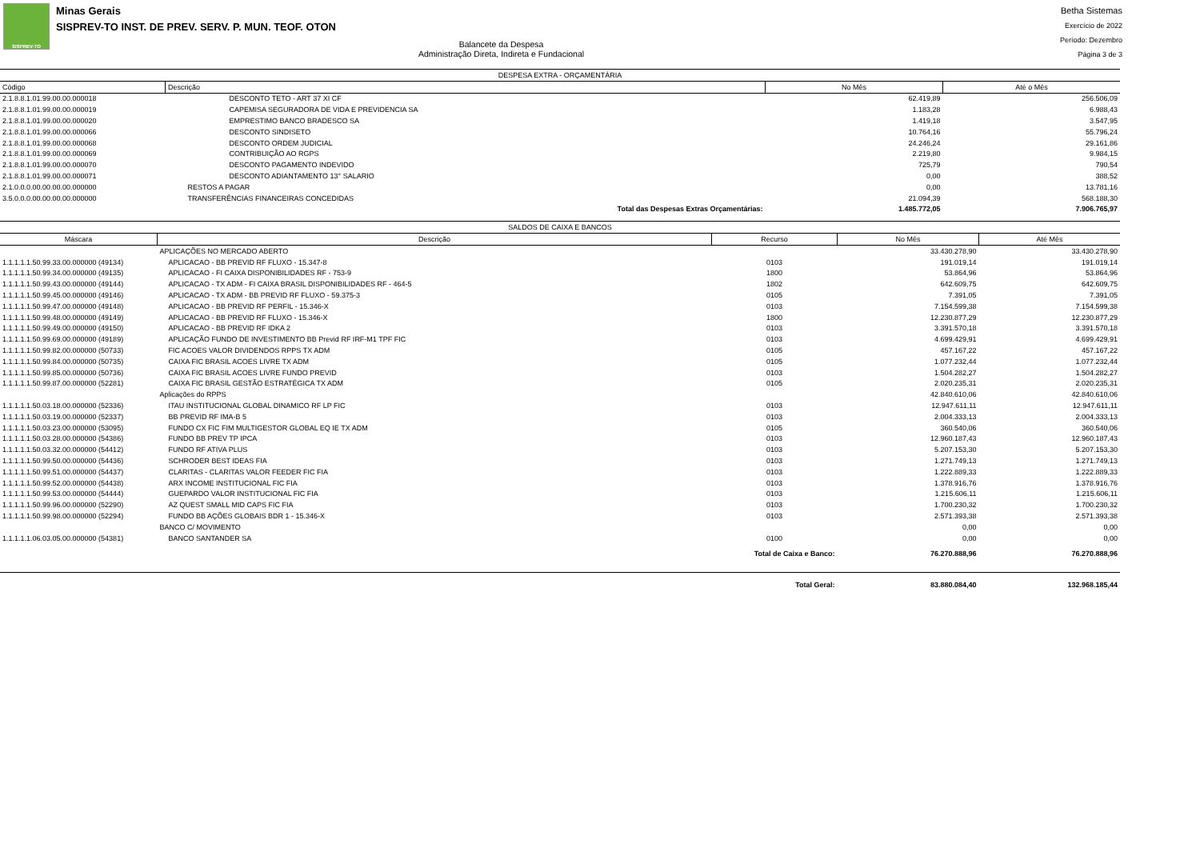SISPREV-TO
Minas Gerais
SISPREV-TO INST. DE PREV. SERV. P. MUN. TEOF. OTON
Balancete da Despesa
Administração Direta, Indireta e Fundacional
Betha Sistemas
Exercício de 2022
Período: Dezembro
Página 3 de 3
| DESPESA EXTRA - ORÇAMENTÁRIA | | | |
| Código | Descrição | No Mês | Até o Mês |
| 2.1.8.8.1.01.99.00.00.000018 | DESCONTO TETO - ART 37 XI CF | 62.419,89 | 256.506,09 |
| 2.1.8.8.1.01.99.00.00.000019 | CAPEMISA SEGURADORA DE VIDA E PREVIDENCIA SA | 1.183,28 | 6.988,43 |
| 2.1.8.8.1.01.99.00.00.000020 | EMPRESTIMO BANCO BRADESCO SA | 1.419,18 | 3.547,95 |
| 2.1.8.8.1.01.99.00.00.000066 | DESCONTO SINDISETO | 10.764,16 | 55.796,24 |
| 2.1.8.8.1.01.99.00.00.000068 | DESCONTO ORDEM JUDICIAL | 24.246,24 | 29.161,86 |
| 2.1.8.8.1.01.99.00.00.000069 | CONTRIBUIÇÃO AO RGPS | 2.219,80 | 9.984,15 |
| 2.1.8.8.1.01.99.00.00.000070 | DESCONTO PAGAMENTO INDEVIDO | 725,79 | 790,54 |
| 2.1.8.8.1.01.99.00.00.000071 | DESCONTO ADIANTAMENTO 13° SALARIO | 0,00 | 388,52 |
| 2.1.0.0.0.00.00.00.00.000000 | RESTOS A PAGAR | 0,00 | 13.781,16 |
| 3.5.0.0.0.00.00.00.00.000000 | TRANSFERÊNCIAS FINANCEIRAS CONCEDIDAS | 21.094,39 | 568.188,30 |
| | Total das Despesas Extras Orçamentárias: | 1.485.772,05 | 7.906.765,97 |
| SALDOS DE CAIXA E BANCOS | | | | |
| Máscara | Descrição | Recurso | No Mês | Até Mês |
| | APLICAÇÕES NO MERCADO ABERTO | | 33.430.278,90 | 33.430.278,90 |
| 1.1.1.1.1.50.99.33.00.000000 (49134) | APLICACAO - BB PREVID RF FLUXO - 15.347-8 | 0103 | 191.019,14 | 191.019,14 |
| 1.1.1.1.1.50.99.34.00.000000 (49135) | APLICACAO - FI CAIXA DISPONIBILIDADES RF - 753-9 | 1800 | 53.864,96 | 53.864,96 |
| 1.1.1.1.1.50.99.43.00.000000 (49144) | APLICACAO - TX ADM - FI CAIXA BRASIL DISPONIBILIDADES RF - 464-5 | 1802 | 642.609,75 | 642.609,75 |
| 1.1.1.1.1.50.99.45.00.000000 (49146) | APLICACAO - TX ADM - BB PREVID RF FLUXO - 59.375-3 | 0105 | 7.391,05 | 7.391,05 |
| 1.1.1.1.1.50.99.47.00.000000 (49148) | APLICACAO - BB PREVID RF PERFIL - 15.346-X | 0103 | 7.154.599,38 | 7.154.599,38 |
| 1.1.1.1.1.50.99.48.00.000000 (49149) | APLICACAO - BB PREVID RF FLUXO - 15.346-X | 1800 | 12.230.877,29 | 12.230.877,29 |
| 1.1.1.1.1.50.99.49.00.000000 (49150) | APLICACAO - BB PREVID RF IDKA 2 | 0103 | 3.391.570,18 | 3.391.570,18 |
| 1.1.1.1.1.50.99.69.00.000000 (49189) | APLICAÇÃO FUNDO DE INVESTIMENTO BB Previd RF IRF-M1 TPF FIC | 0103 | 4.699.429,91 | 4.699.429,91 |
| 1.1.1.1.1.50.99.82.00.000000 (50733) | FIC ACOES VALOR DIVIDENDOS RPPS TX ADM | 0105 | 457.167,22 | 457.167,22 |
| 1.1.1.1.1.50.99.84.00.000000 (50735) | CAIXA FIC BRASIL ACOES LIVRE TX ADM | 0105 | 1.077.232,44 | 1.077.232,44 |
| 1.1.1.1.1.50.99.85.00.000000 (50736) | CAIXA FIC BRASIL ACOES LIVRE FUNDO PREVID | 0103 | 1.504.282,27 | 1.504.282,27 |
| 1.1.1.1.1.50.99.87.00.000000 (52281) | CAIXA FIC BRASIL GESTÃO ESTRATÉGICA TX ADM | 0105 | 2.020.235,31 | 2.020.235,31 |
| | Aplicações do RPPS | | 42.840.610,06 | 42.840.610,06 |
| 1.1.1.1.1.50.03.18.00.000000 (52336) | ITAU INSTITUCIONAL GLOBAL DINAMICO RF LP FIC | 0103 | 12.947.611,11 | 12.947.611,11 |
| 1.1.1.1.1.50.03.19.00.000000 (52337) | BB PREVID RF IMA-B 5 | 0103 | 2.004.333,13 | 2.004.333,13 |
| 1.1.1.1.1.50.03.23.00.000000 (53095) | FUNDO CX FIC FIM MULTIGESTOR GLOBAL EQ IE TX ADM | 0105 | 360.540,06 | 360.540,06 |
| 1.1.1.1.1.50.03.28.00.000000 (54386) | FUNDO BB PREV TP IPCA | 0103 | 12.960.187,43 | 12.960.187,43 |
| 1.1.1.1.1.50.03.32.00.000000 (54412) | FUNDO RF ATIVA PLUS | 0103 | 5.207.153,30 | 5.207.153,30 |
| 1.1.1.1.1.50.99.50.00.000000 (54436) | SCHRODER BEST IDEAS FIA | 0103 | 1.271.749,13 | 1.271.749,13 |
| 1.1.1.1.1.50.99.51.00.000000 (54437) | CLARITAS - CLARITAS VALOR FEEDER FIC FIA | 0103 | 1.222.889,33 | 1.222.889,33 |
| 1.1.1.1.1.50.99.52.00.000000 (54438) | ARX INCOME INSTITUCIONAL FIC FIA | 0103 | 1.378.916,76 | 1.378.916,76 |
| 1.1.1.1.1.50.99.53.00.000000 (54444) | GUEPARDO VALOR INSTITUCIONAL FIC FIA | 0103 | 1.215.606,11 | 1.215.606,11 |
| 1.1.1.1.1.50.99.96.00.000000 (52290) | AZ QUEST SMALL MID CAPS FIC FIA | 0103 | 1.700.230,32 | 1.700.230,32 |
| 1.1.1.1.1.50.99.98.00.000000 (52294) | FUNDO BB AÇÕES GLOBAIS BDR 1 - 15.346-X | 0103 | 2.571.393,38 | 2.571.393,38 |
| | BANCO C/ MOVIMENTO | | 0,00 | 0,00 |
| 1.1.1.1.1.06.03.05.00.000000 (54381) | BANCO SANTANDER SA | 0100 | 0,00 | 0,00 |
| Total de Caixa e Banco: | | | 76.270.888,96 | 76.270.888,96 |
| Total Geral: | | | 83.880.084,40 | 132.968.185,44 |